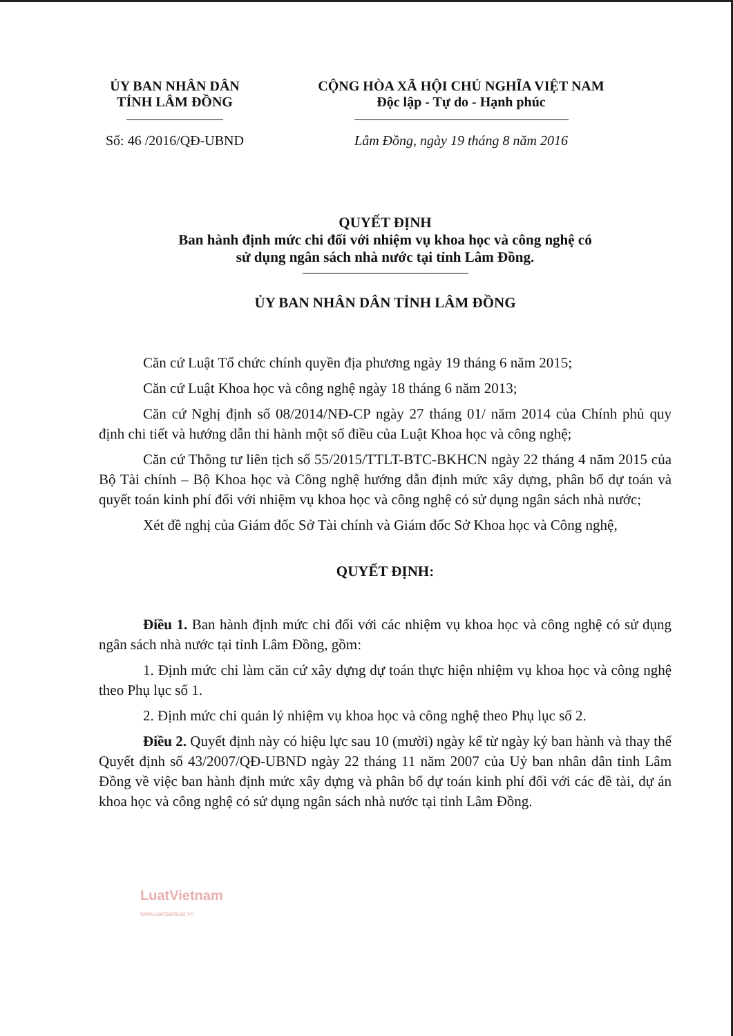ỦY BAN NHÂN DÂN
TỈNH LÂM ĐỒNG
Số: 46 /2016/QĐ-UBND
CỘNG HÒA XÃ HỘI CHỦ NGHĨA VIỆT NAM
Độc lập - Tự do - Hạnh phúc
Lâm Đồng, ngày 19 tháng 8 năm 2016
QUYẾT ĐỊNH
Ban hành định mức chi đối với nhiệm vụ khoa học và công nghệ có
sử dụng ngân sách nhà nước tại tỉnh Lâm Đồng.
ỦY BAN NHÂN DÂN TỈNH LÂM ĐỒNG
Căn cứ Luật Tổ chức chính quyền địa phương ngày 19 tháng 6 năm 2015;
Căn cứ Luật Khoa học và công nghệ ngày 18 tháng 6 năm 2013;
Căn cứ Nghị định số 08/2014/NĐ-CP ngày 27 tháng 01/ năm 2014 của Chính phủ quy định chi tiết và hướng dẫn thi hành một số điều của Luật Khoa học và công nghệ;
Căn cứ Thông tư liên tịch số 55/2015/TTLT-BTC-BKHCN ngày 22 tháng 4 năm 2015 của Bộ Tài chính – Bộ Khoa học và Công nghệ hướng dẫn định mức xây dựng, phân bổ dự toán và quyết toán kinh phí đối với nhiệm vụ khoa học và công nghệ có sử dụng ngân sách nhà nước;
Xét đề nghị của Giám đốc Sở Tài chính và Giám đốc Sở Khoa học và Công nghệ,
QUYẾT ĐỊNH:
Điều 1. Ban hành định mức chi đối với các nhiệm vụ khoa học và công nghệ có sử dụng ngân sách nhà nước tại tỉnh Lâm Đồng, gồm:
1. Định mức chi làm căn cứ xây dựng dự toán thực hiện nhiệm vụ khoa học và công nghệ theo Phụ lục số 1.
2. Định mức chi quản lý nhiệm vụ khoa học và công nghệ theo Phụ lục số 2.
Điều 2. Quyết định này có hiệu lực sau 10 (mười) ngày kể từ ngày ký ban hành và thay thế Quyết định số 43/2007/QĐ-UBND ngày 22 tháng 11 năm 2007 của Uỷ ban nhân dân tỉnh Lâm Đồng về việc ban hành định mức xây dựng và phân bổ dự toán kinh phí đối với các đề tài, dự án khoa học và công nghệ có sử dụng ngân sách nhà nước tại tỉnh Lâm Đồng.
LuatVietnam
www.vanbanluat.vn